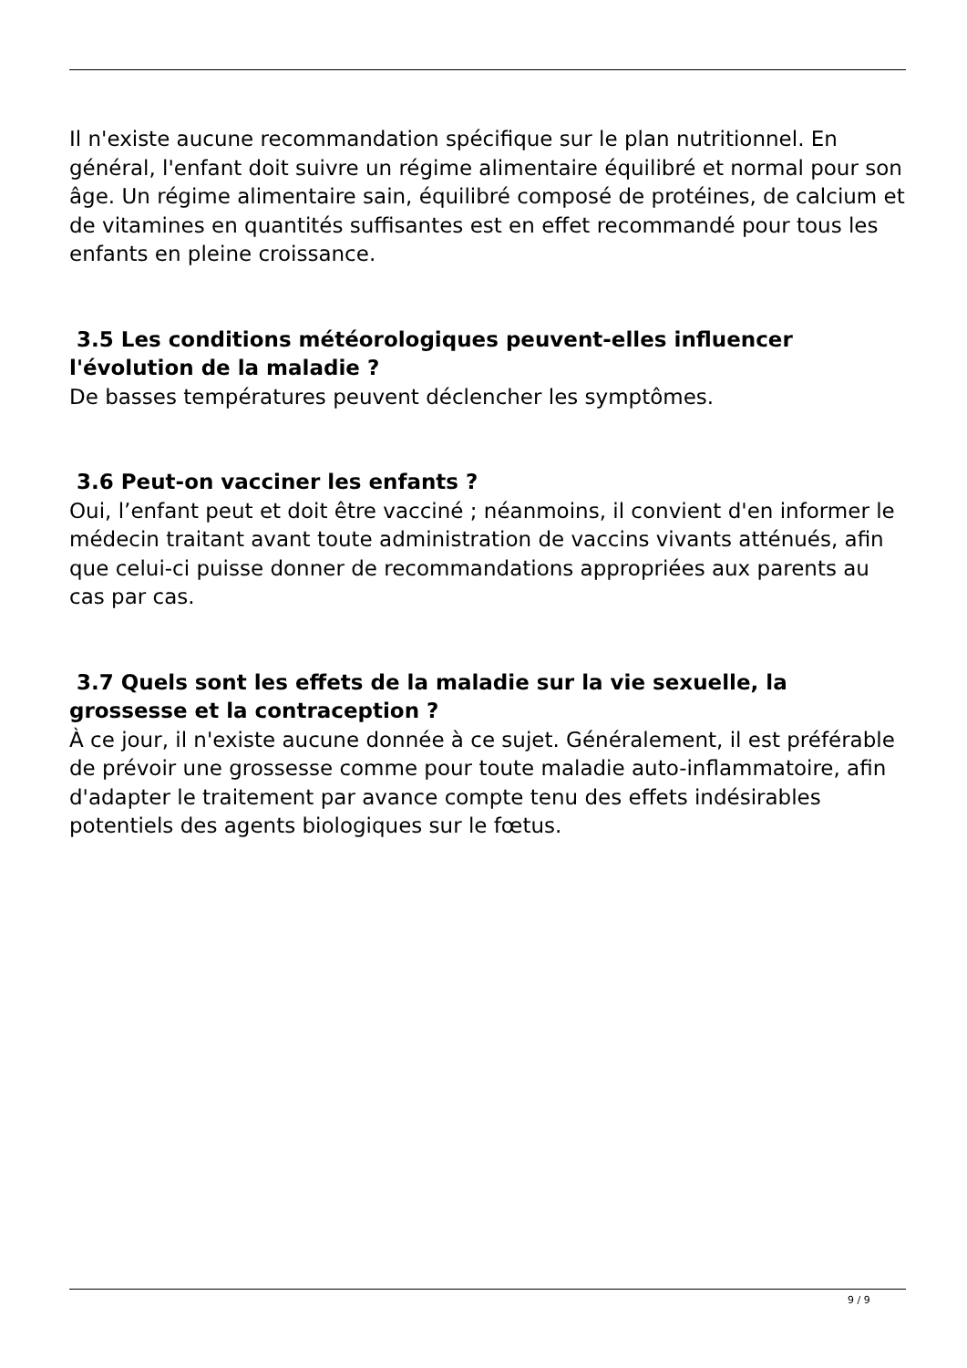Il n'existe aucune recommandation spécifique sur le plan nutritionnel. En général, l'enfant doit suivre un régime alimentaire équilibré et normal pour son âge. Un régime alimentaire sain, équilibré composé de protéines, de calcium et de vitamines en quantités suffisantes est en effet recommandé pour tous les enfants en pleine croissance.
3.5 Les conditions météorologiques peuvent-elles influencer l'évolution de la maladie ?
De basses températures peuvent déclencher les symptômes.
3.6 Peut-on vacciner les enfants ?
Oui, l’enfant peut et doit être vacciné ; néanmoins, il convient d'en informer le médecin traitant avant toute administration de vaccins vivants atténués, afin que celui-ci puisse donner de recommandations appropriées aux parents au cas par cas.
3.7 Quels sont les effets de la maladie sur la vie sexuelle, la grossesse et la contraception ?
À ce jour, il n'existe aucune donnée à ce sujet. Généralement, il est préférable de prévoir une grossesse comme pour toute maladie auto-inflammatoire, afin d'adapter le traitement par avance compte tenu des effets indésirables potentiels des agents biologiques sur le fœtus.
9 / 9